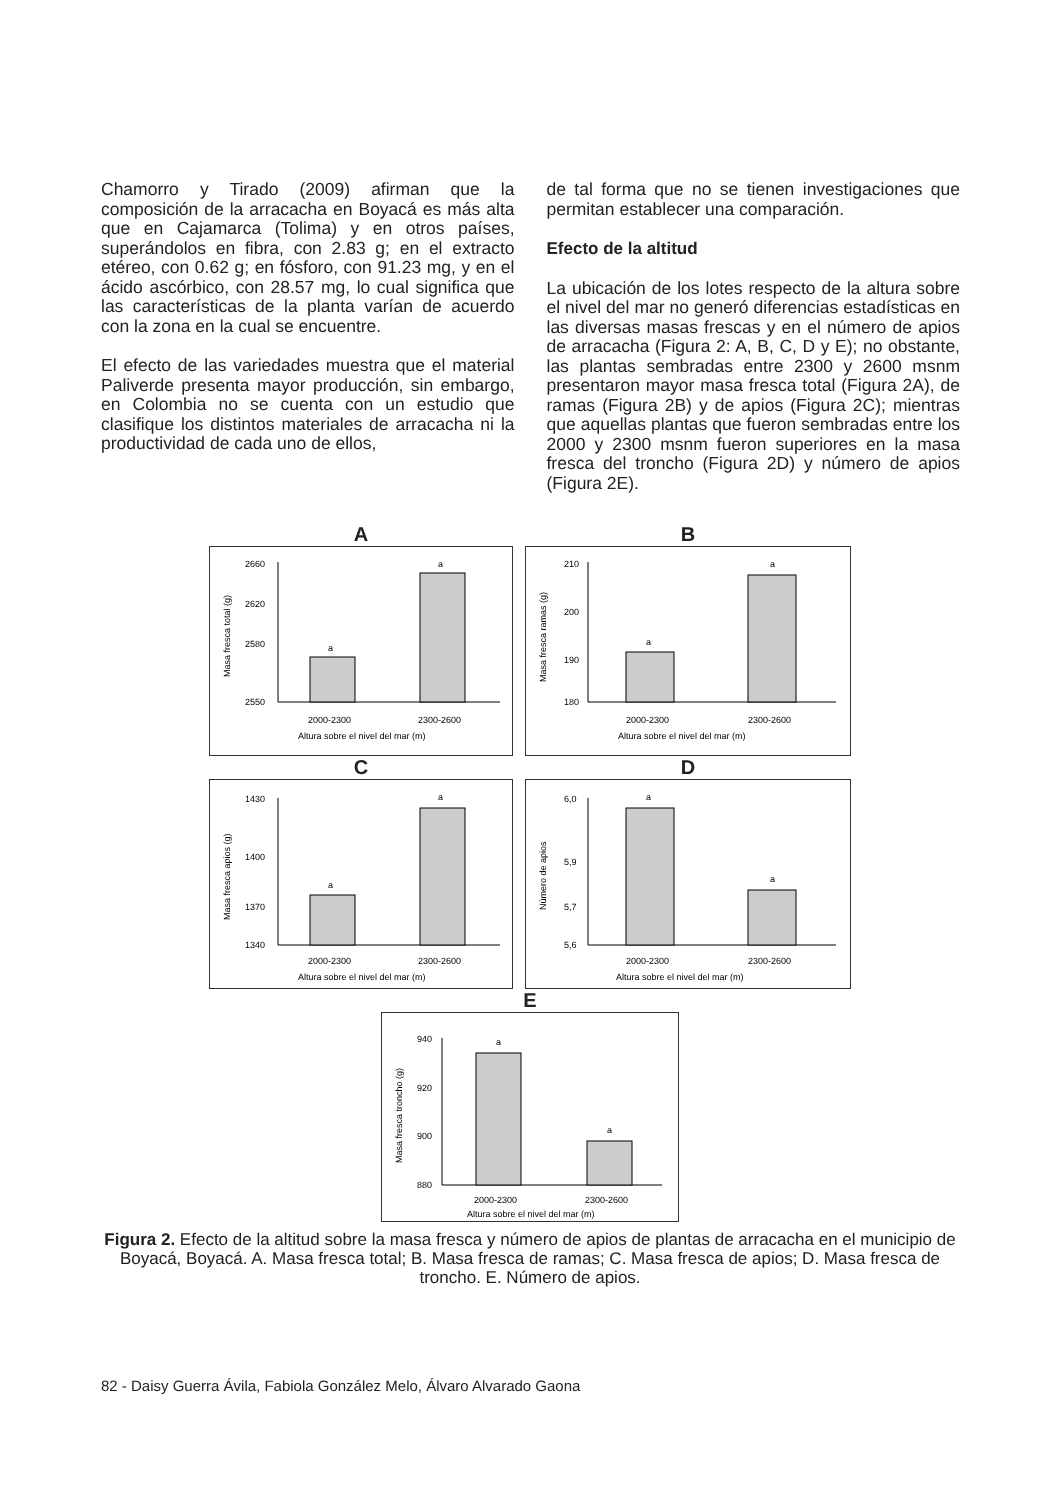Chamorro y Tirado (2009) afirman que la composición de la arracacha en Boyacá es más alta que en Cajamarca (Tolima) y en otros países, superándolos en fibra, con 2.83 g; en el extracto etéreo, con 0.62 g; en fósforo, con 91.23 mg, y en el ácido ascórbico, con 28.57 mg, lo cual significa que las características de la planta varían de acuerdo con la zona en la cual se encuentre.
El efecto de las variedades muestra que el material Paliverde presenta mayor producción, sin embargo, en Colombia no se cuenta con un estudio que clasifique los distintos materiales de arracacha ni la productividad de cada uno de ellos,
de tal forma que no se tienen investigaciones que permitan establecer una comparación.
Efecto de la altitud
La ubicación de los lotes respecto de la altura sobre el nivel del mar no generó diferencias estadísticas en las diversas masas frescas y en el número de apios de arracacha (Figura 2: A, B, C, D y E); no obstante, las plantas sembradas entre 2300 y 2600 msnm presentaron mayor masa fresca total (Figura 2A), de ramas (Figura 2B) y de apios (Figura 2C); mientras que aquellas plantas que fueron sembradas entre los 2000 y 2300 msnm fueron superiores en la masa fresca del troncho (Figura 2D) y número de apios (Figura 2E).
A
Masa fresca total (g)
2660
2620
2580
2550
a
a
2000-2300
2300-2600
Altura sobre el nivel del mar (m)
B
Masa fresca ramas (g)
210
200
190
180
a
a
2000-2300
2300-2600
Altura sobre el nivel del mar (m)
C
Masa fresca apios (g)
1430
1400
1370
1340
a
a
2000-2300
2300-2600
Altura sobre el nivel del mar (m)
D
Número de apios
6,0
5,9
5,7
5,6
a
a
2000-2300
2300-2600
Altura sobre el nivel del mar (m)
E
Masa fresca troncho (g)
940
920
900
880
a
a
2000-2300
2300-2600
Altura sobre el nivel del mar (m)
Figura 2. Efecto de la altitud sobre la masa fresca y número de apios de plantas de arracacha en el municipio de Boyacá, Boyacá. A. Masa fresca total; B. Masa fresca de ramas; C. Masa fresca de apios; D. Masa fresca de troncho. E. Número de apios.
82 - Daisy Guerra Ávila, Fabiola González Melo, Álvaro Alvarado Gaona